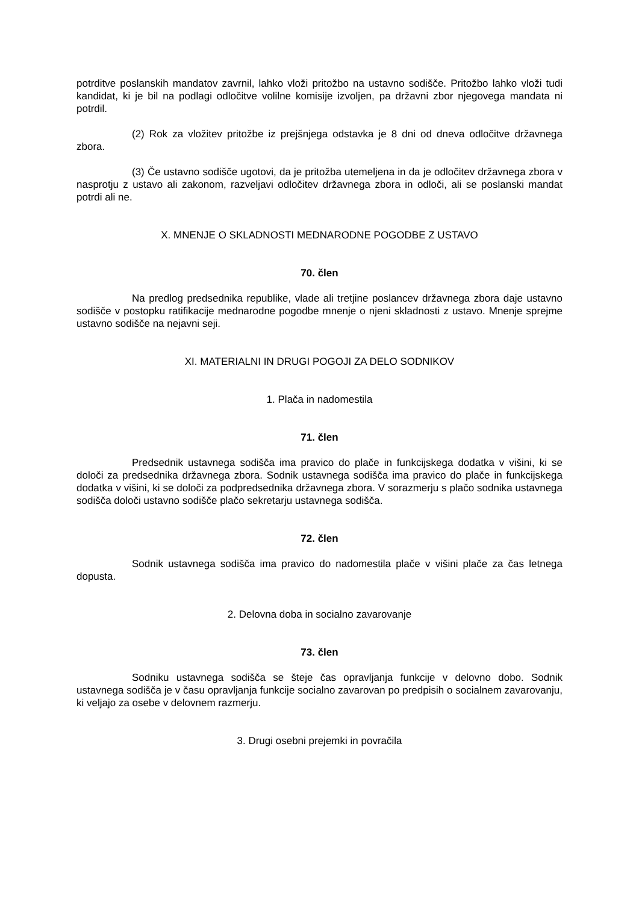potrditve poslanskih mandatov zavrnil, lahko vloži pritožbo na ustavno sodišče. Pritožbo lahko vloži tudi kandidat, ki je bil na podlagi odločitve volilne komisije izvoljen, pa državni zbor njegovega mandata ni potrdil.
(2) Rok za vložitev pritožbe iz prejšnjega odstavka je 8 dni od dneva odločitve državnega zbora.
(3) Če ustavno sodišče ugotovi, da je pritožba utemeljena in da je odločitev državnega zbora v nasprotju z ustavo ali zakonom, razveljavi odločitev državnega zbora in odloči, ali se poslanski mandat potrdi ali ne.
X. MNENJE O SKLADNOSTI MEDNARODNE POGODBE Z USTAVO
70. člen
Na predlog predsednika republike, vlade ali tretjine poslancev državnega zbora daje ustavno sodišče v postopku ratifikacije mednarodne pogodbe mnenje o njeni skladnosti z ustavo. Mnenje sprejme ustavno sodišče na nejavni seji.
XI. MATERIALNI IN DRUGI POGOJI ZA DELO SODNIKOV
1. Plača in nadomestila
71. člen
Predsednik ustavnega sodišča ima pravico do plače in funkcijskega dodatka v višini, ki se določi za predsednika državnega zbora. Sodnik ustavnega sodišča ima pravico do plače in funkcijskega dodatka v višini, ki se določi za podpredsednika državnega zbora. V sorazmerju s plačo sodnika ustavnega sodišča določi ustavno sodišče plačo sekretarju ustavnega sodišča.
72. člen
Sodnik ustavnega sodišča ima pravico do nadomestila plače v višini plače za čas letnega dopusta.
2. Delovna doba in socialno zavarovanje
73. člen
Sodniku ustavnega sodišča se šteje čas opravljanja funkcije v delovno dobo. Sodnik ustavnega sodišča je v času opravljanja funkcije socialno zavarovan po predpisih o socialnem zavarovanju, ki veljajo za osebe v delovnem razmerju.
3. Drugi osebni prejemki in povračila